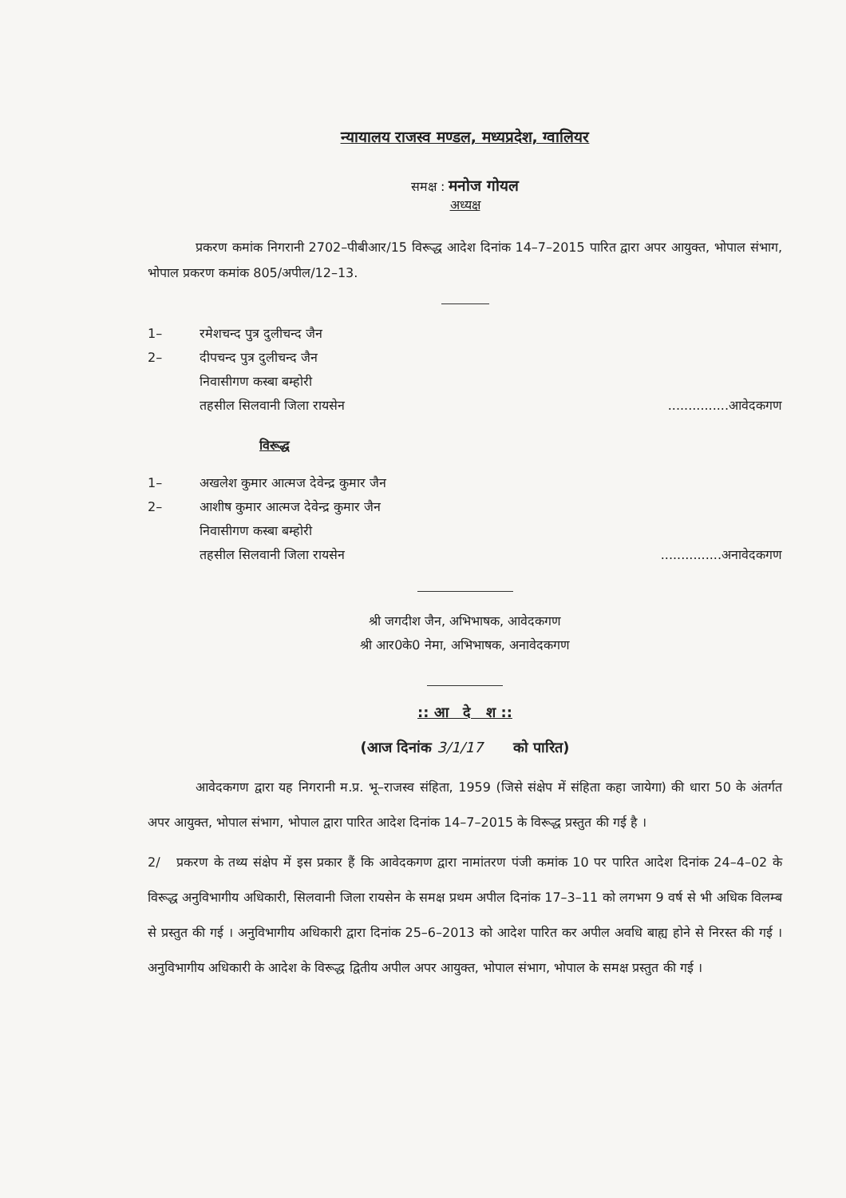न्यायालय राजस्व मण्डल, मध्यप्रदेश, ग्वालियर
समक्ष : मनोज गोयल
अध्यक्ष
प्रकरण कमांक निगरानी 2702–पीबीआर/15 विरूद्ध आदेश दिनांक 14–7–2015 पारित द्वारा अपर आयुक्त, भोपाल संभाग, भोपाल प्रकरण कमांक 805/अपील/12–13.
1– रमेशचन्द पुत्र दुलीचन्द जैन
2– दीपचन्द पुत्र दुलीचन्द जैन
निवासीगण कस्बा बम्होरी
तहसील सिलवानी जिला रायसेन...............आवेदकगण
विरूद्ध
1– अखलेश कुमार आत्मज देवेन्द्र कुमार जैन
2– आशीष कुमार आत्मज देवेन्द्र कुमार जैन
निवासीगण कस्बा बम्होरी
तहसील सिलवानी जिला रायसेन...............अनावेदकगण
श्री जगदीश जैन, अभिभाषक, आवेदकगण
श्री आर0के0 नेमा, अभिभाषक, अनावेदकगण
:: आ दे श ::
(आज दिनांक 3/1/17 को पारित)
आवेदकगण द्वारा यह निगरानी म.प्र. भू–राजस्व संहिता, 1959 (जिसे संक्षेप में संहिता कहा जायेगा) की धारा 50 के अंतर्गत अपर आयुक्त, भोपाल संभाग, भोपाल द्वारा पारित आदेश दिनांक 14–7–2015 के विरूद्ध प्रस्तुत की गई है ।
2/ प्रकरण के तथ्य संक्षेप में इस प्रकार हैं कि आवेदकगण द्वारा नामांतरण पंजी कमांक 10 पर पारित आदेश दिनांक 24–4–02 के विरूद्ध अनुविभागीय अधिकारी, सिलवानी जिला रायसेन के समक्ष प्रथम अपील दिनांक 17–3–11 को लगभग 9 वर्ष से भी अधिक विलम्ब से प्रस्तुत की गई । अनुविभागीय अधिकारी द्वारा दिनांक 25–6–2013 को आदेश पारित कर अपील अवधि बाह्य होने से निरस्त की गई । अनुविभागीय अधिकारी के आदेश के विरूद्ध द्वितीय अपील अपर आयुक्त, भोपाल संभाग, भोपाल के समक्ष प्रस्तुत की गई ।